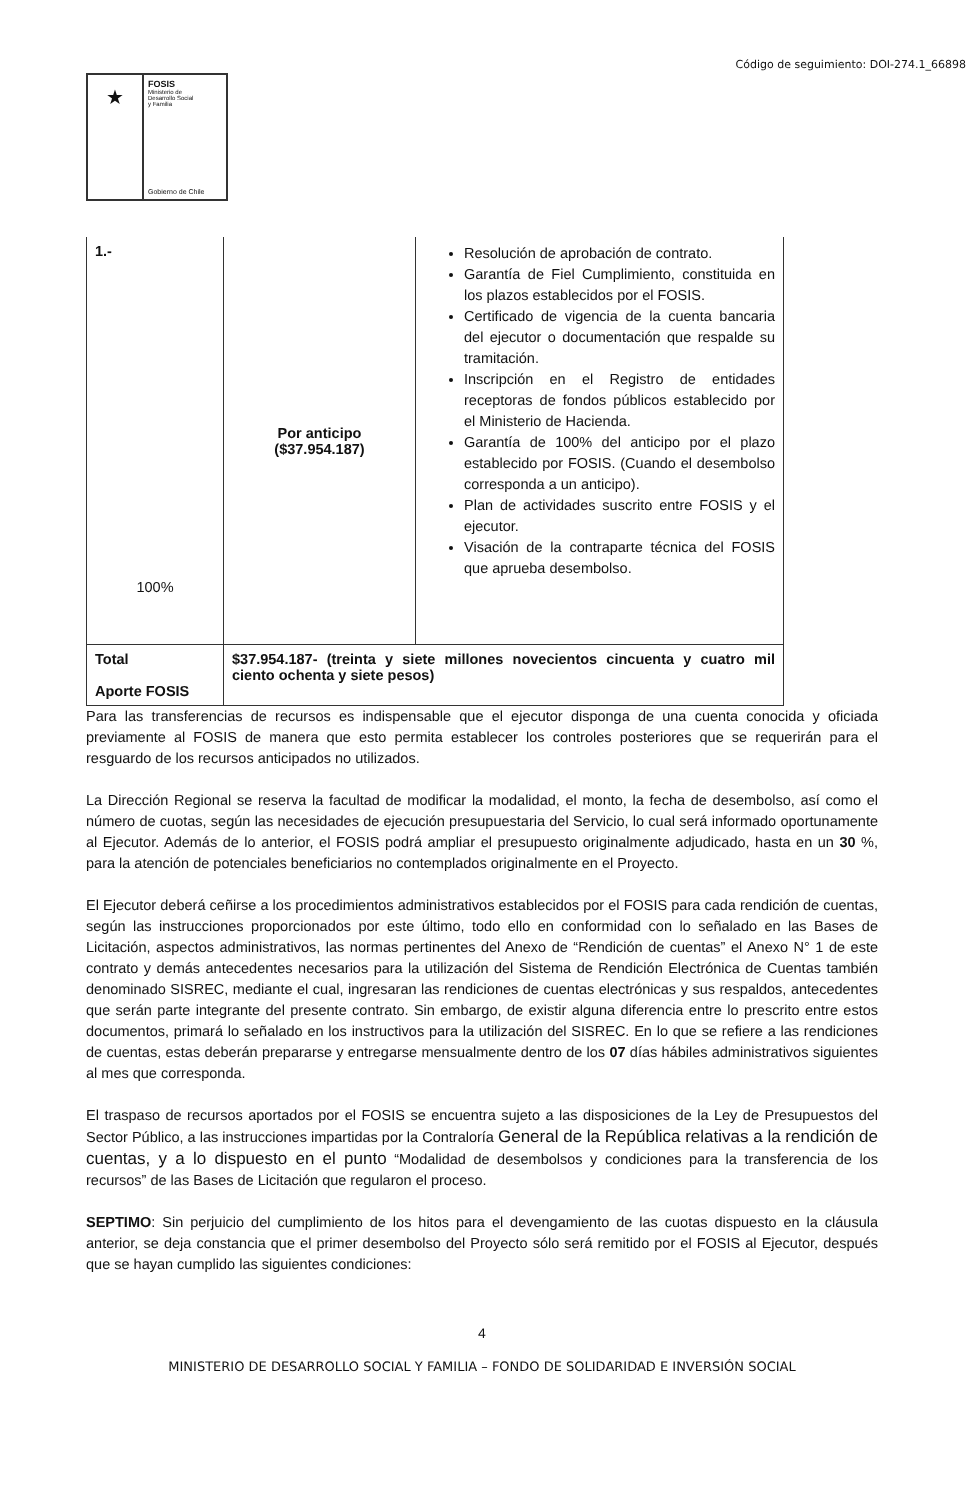Código de seguimiento: DOI-274.1_66898
★
FOSIS
Ministerio de
Desarrollo Social
y Familia
Gobierno de Chile
| 1.- 100% | Por anticipo ($37.954.187) | Resolución de aprobación de contrato. Garantía de Fiel Cumplimiento, constituida en los plazos establecidos por el FOSIS. Certificado de vigencia de la cuenta bancaria del ejecutor o documentación que respalde su tramitación. Inscripción en el Registro de entidades receptoras de fondos públicos establecido por el Ministerio de Hacienda. Garantía de 100% del anticipo por el plazo establecido por FOSIS. (Cuando el desembolso corresponda a un anticipo). Plan de actividades suscrito entre FOSIS y el ejecutor. Visación de la contraparte técnica del FOSIS que aprueba desembolso. |
| Total Aporte FOSIS | $37.954.187- (treinta y siete millones novecientos cincuenta y cuatro mil ciento ochenta y siete pesos) | |
Para las transferencias de recursos es indispensable que el ejecutor disponga de una cuenta conocida y oficiada previamente al FOSIS de manera que esto permita establecer los controles posteriores que se requerirán para el resguardo de los recursos anticipados no utilizados.
La Dirección Regional se reserva la facultad de modificar la modalidad, el monto, la fecha de desembolso, así como el número de cuotas, según las necesidades de ejecución presupuestaria del Servicio, lo cual será informado oportunamente al Ejecutor. Además de lo anterior, el FOSIS podrá ampliar el presupuesto originalmente adjudicado, hasta en un 30 %, para la atención de potenciales beneficiarios no contemplados originalmente en el Proyecto.
El Ejecutor deberá ceñirse a los procedimientos administrativos establecidos por el FOSIS para cada rendición de cuentas, según las instrucciones proporcionados por este último, todo ello en conformidad con lo señalado en las Bases de Licitación, aspectos administrativos, las normas pertinentes del Anexo de “Rendición de cuentas” el Anexo N° 1 de este contrato y demás antecedentes necesarios para la utilización del Sistema de Rendición Electrónica de Cuentas también denominado SISREC, mediante el cual, ingresaran las rendiciones de cuentas electrónicas y sus respaldos, antecedentes que serán parte integrante del presente contrato. Sin embargo, de existir alguna diferencia entre lo prescrito entre estos documentos, primará lo señalado en los instructivos para la utilización del SISREC. En lo que se refiere a las rendiciones de cuentas, estas deberán prepararse y entregarse mensualmente dentro de los 07 días hábiles administrativos siguientes al mes que corresponda.
El traspaso de recursos aportados por el FOSIS se encuentra sujeto a las disposiciones de la Ley de Presupuestos del Sector Público, a las instrucciones impartidas por la Contraloría General de la República relativas a la rendición de cuentas, y a lo dispuesto en el punto “Modalidad de desembolsos y condiciones para la transferencia de los recursos” de las Bases de Licitación que regularon el proceso.
SEPTIMO: Sin perjuicio del cumplimiento de los hitos para el devengamiento de las cuotas dispuesto en la cláusula anterior, se deja constancia que el primer desembolso del Proyecto sólo será remitido por el FOSIS al Ejecutor, después que se hayan cumplido las siguientes condiciones:
4
MINISTERIO DE DESARROLLO SOCIAL Y FAMILIA – FONDO DE SOLIDARIDAD E INVERSIÓN SOCIAL